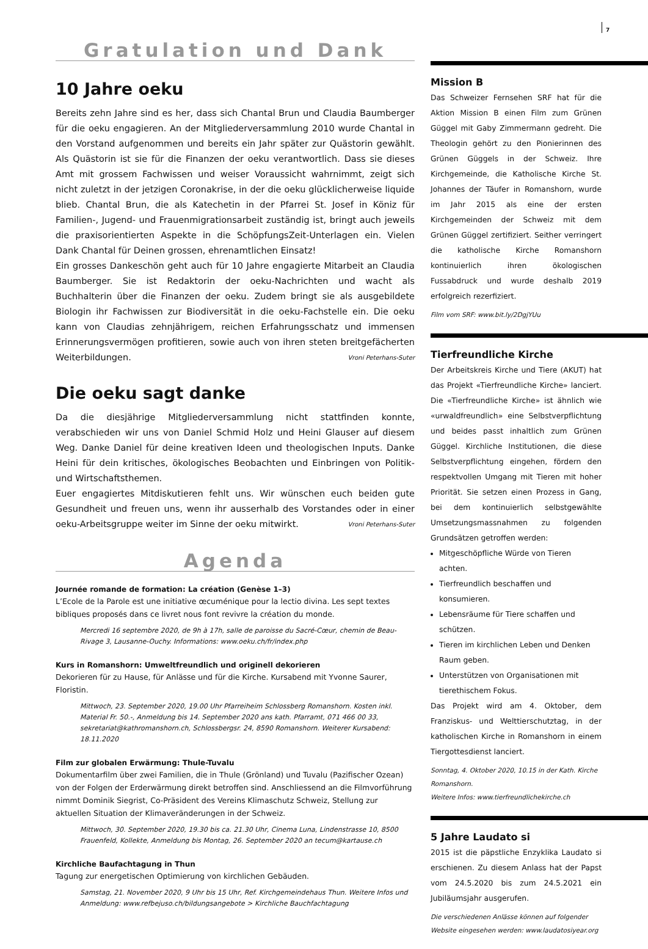7
Gratulation und Dank
10 Jahre oeku
Bereits zehn Jahre sind es her, dass sich Chantal Brun und Claudia Baumberger für die oeku engagieren. An der Mitgliederversammlung 2010 wurde Chantal in den Vorstand aufgenommen und bereits ein Jahr später zur Quästorin gewählt. Als Quästorin ist sie für die Finanzen der oeku verantwortlich. Dass sie dieses Amt mit grossem Fachwissen und weiser Voraussicht wahrnimmt, zeigt sich nicht zuletzt in der jetzigen Coronakrise, in der die oeku glücklicherweise liquide blieb. Chantal Brun, die als Katechetin in der Pfarrei St. Josef in Köniz für Familien-, Jugend- und Frauenmigrationsarbeit zuständig ist, bringt auch jeweils die praxisorientierten Aspekte in die SchöpfungsZeit-Unterlagen ein. Vielen Dank Chantal für Deinen grossen, ehrenamtlichen Einsatz!
Ein grosses Dankeschön geht auch für 10 Jahre engagierte Mitarbeit an Claudia Baumberger. Sie ist Redaktorin der oeku-Nachrichten und wacht als Buchhalterin über die Finanzen der oeku. Zudem bringt sie als ausgebildete Biologin ihr Fachwissen zur Biodiversität in die oeku-Fachstelle ein. Die oeku kann von Claudias zehnjährigem, reichen Erfahrungsschatz und immensen Erinnerungsvermögen profitieren, sowie auch von ihren steten breitgefächerten Weiterbildungen. Vroni Peterhans-Suter
Die oeku sagt danke
Da die diesjährige Mitgliederversammlung nicht stattfinden konnte, verabschieden wir uns von Daniel Schmid Holz und Heini Glauser auf diesem Weg. Danke Daniel für deine kreativen Ideen und theologischen Inputs. Danke Heini für dein kritisches, ökologisches Beobachten und Einbringen von Politik- und Wirtschaftsthemen.
Euer engagiertes Mitdiskutieren fehlt uns. Wir wünschen euch beiden gute Gesundheit und freuen uns, wenn ihr ausserhalb des Vorstandes oder in einer oeku-Arbeitsgruppe weiter im Sinne der oeku mitwirkt. Vroni Peterhans-Suter
Agenda
Journée romande de formation: La création (Genèse 1–3)
L’Ecole de la Parole est une initiative œcuménique pour la lectio divina. Les sept textes bibliques proposés dans ce livret nous font revivre la création du monde.
Mercredi 16 septembre 2020, de 9h à 17h, salle de paroisse du Sacré-Cœur, chemin de Beau-Rivage 3, Lausanne-Ouchy. Informations: www.oeku.ch/fr/index.php
Kurs in Romanshorn: Umweltfreundlich und originell dekorieren
Dekorieren für zu Hause, für Anlässe und für die Kirche. Kursabend mit Yvonne Saurer, Floristin.
Mittwoch, 23. September 2020, 19.00 Uhr Pfarreiheim Schlossberg Romanshorn. Kosten inkl. Material Fr. 50.-, Anmeldung bis 14. September 2020 ans kath. Pfarramt, 071 466 00 33, sekretariat@kathromanshorn.ch, Schlossbergsr. 24, 8590 Romanshorn. Weiterer Kursabend: 18.11.2020
Film zur globalen Erwärmung: Thule-Tuvalu
Dokumentarfilm über zwei Familien, die in Thule (Grönland) und Tuvalu (Pazifischer Ozean) von der Folgen der Erderwärmung direkt betroffen sind. Anschliessend an die Filmvorführung nimmt Dominik Siegrist, Co-Präsident des Vereins Klimaschutz Schweiz, Stellung zur aktuellen Situation der Klimaveränderungen in der Schweiz.
Mittwoch, 30. September 2020, 19.30 bis ca. 21.30 Uhr, Cinema Luna, Lindenstrasse 10, 8500 Frauenfeld, Kollekte, Anmeldung bis Montag, 26. September 2020 an tecum@kartause.ch
Kirchliche Baufachtagung in Thun
Tagung zur energetischen Optimierung von kirchlichen Gebäuden.
Samstag, 21. November 2020, 9 Uhr bis 15 Uhr, Ref. Kirchgemeindehaus Thun. Weitere Infos und Anmeldung: www.refbejuso.ch/bildungsangebote > Kirchliche Bauchfachtagung
Mission B
Das Schweizer Fernsehen SRF hat für die Aktion Mission B einen Film zum Grünen Güggel mit Gaby Zimmermann gedreht. Die Theologin gehört zu den Pionierinnen des Grünen Güggels in der Schweiz. Ihre Kirchgemeinde, die Katholische Kirche St. Johannes der Täufer in Romanshorn, wurde im Jahr 2015 als eine der ersten Kirchgemeinden der Schweiz mit dem Grünen Güggel zertifiziert. Seither verringert die katholische Kirche Romanshorn kontinuierlich ihren ökologischen Fussabdruck und wurde deshalb 2019 erfolgreich rezerfiziert.
Film vom SRF: www.bit.ly/2DgjYUu
Tierfreundliche Kirche
Der Arbeitskreis Kirche und Tiere (AKUT) hat das Projekt «Tierfreundliche Kirche» lanciert. Die «Tierfreundliche Kirche» ist ähnlich wie «urwaldfreundlich» eine Selbstverpflichtung und beides passt inhaltlich zum Grünen Güggel. Kirchliche Institutionen, die diese Selbstverpflichtung eingehen, fördern den respektvollen Umgang mit Tieren mit hoher Priorität. Sie setzen einen Prozess in Gang, bei dem kontinuierlich selbstgewählte Umsetzungsmassnahmen zu folgenden Grundsätzen getroffen werden:
Mitgeschöpfliche Würde von Tieren achten.
Tierfreundlich beschaffen und konsumieren.
Lebensräume für Tiere schaffen und schützen.
Tieren im kirchlichen Leben und Denken Raum geben.
Unterstützen von Organisationen mit tierethischem Fokus.
Das Projekt wird am 4. Oktober, dem Franziskus- und Welttierschutztag, in der katholischen Kirche in Romanshorn in einem Tiergottesdienst lanciert.
Sonntag, 4. Oktober 2020, 10.15 in der Kath. Kirche Romanshorn.
Weitere Infos: www.tierfreundlichekirche.ch
5 Jahre Laudato si
2015 ist die päpstliche Enzyklika Laudato si erschienen. Zu diesem Anlass hat der Papst vom 24.5.2020 bis zum 24.5.2021 ein Jubiläumsjahr ausgerufen.
Die verschiedenen Anlässe können auf folgender Website eingesehen werden: www.laudatosiyear.org